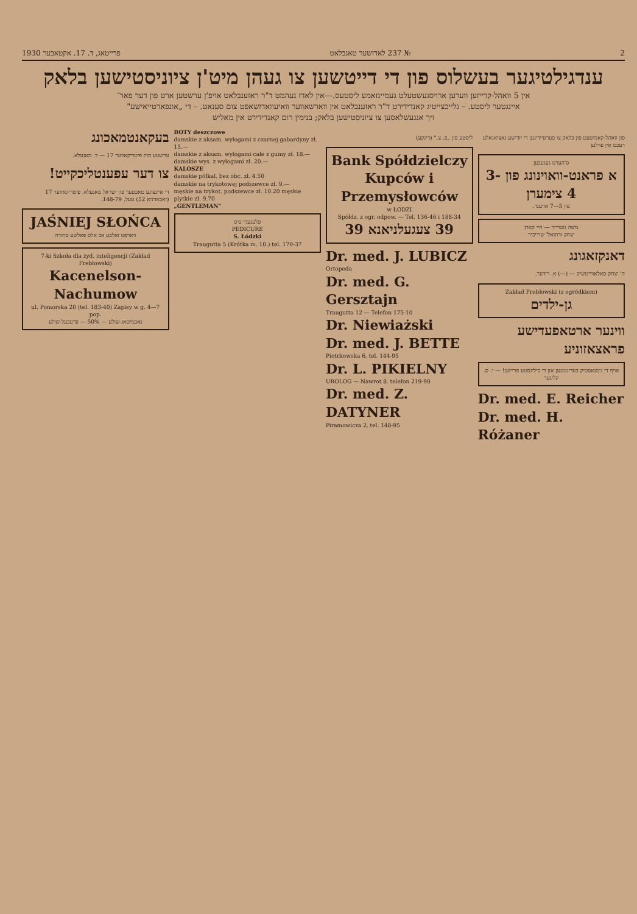2 № 237 לאדזשער טאגבלאט פרייטאג, ד. 17. אקטאבער 1930
ענדגילטיגער בעשלוס פון די דייטשען צו געהן מיט'ן ציוניסטישען בלאק
אין 5 וואהל-קרייזען ווערען ארויסגעשטעלט געמיינזאמע ליסטעס.—אין לאדז נעהמט ד"ר ראזענבלאט אויפ'ן ערשטען ארט פון דער פאר־
איינגטער ליסטע. – גלייכצייטיג קאנדידירט ד"ר ראזענבלאט אין ווארשאווער וואיעוואדזשאפט צום סענאט. – די „אונפארטייאישע"
זיך אנגעשלאסען צו ציוניסטישען בלאק; בנימין רום קאנדידירט אין מאליש
פון וואהל-קאמיטעט פון בלאק צו פערטיידיגען די יודישע נאציאנאלע רעכט אין פוילען
ס'הערט געגעבען
א פראנט-וואוינונג פון 3-4 צימערן
פון 5—7 אווענד.
משה גוטרייך — חיי קארן
יצחק ורחואל' שרייביר
דאנקזאגונג
ה' יצחק סאלאווייטשיק — (—) א. רידער.
Zakład Frebłowski (z ogródkiem)
גן-ילדים
ווינער ארטאפעדישע פראצאזוניע
אויף די גימנאסטיק בעדינגונגען און די ביליגסטע פרייזען! — י. ס. קליגער
Dr. med. E. Reicher
Dr. med. H. Różaner
ליסטע פון „פ. צ." (רינקע)
Bank Spółdzielczy
Kupców i Przemysłowców
w ŁODZI
Spółdz. z ogr. odpow. — Tel. 136-46 i 188-34
39 צעגעלניאנא 39
Dr. med. J. LUBICZ
Ortopeda
Dr. med. G. Gersztajn
Traugutta 12 — Telefon 175-10
Dr. Niewiażski
Dr. med. J. BETTE
Piotrkowska 6, tel. 144-95
Dr. L. PIKIELNY
UROLOG — Nawrot 8. telefon 219-90
Dr. med. Z. DATYNER
Piramowicza 2, tel. 148-95
BOTY deszczowe
damskie z aksam. wyłogami z czarnej gabardyny zł. 15.—
damskie z aksam. wyłogami całe z gumy zł. 18.—
damskie wys. z wyłogami zł. 20.—
KALOSZE
damskie półkal. bez obc. zł. 4.50
damskie na trykotowej podszewce zł. 9.—
męskie na trykot. podszewce zł. 10.20 męskie plytkie zł. 9.70
„GENTLEMAN"
פלעגעדי פיס
PEDICURE
S. Łódzki
Traugutta 5 (Krótka m. 10.) tel. 170-37
בעקאנטמאכונג
ערשטע הויז פיטריקאווער 17 — ד. מאנעלא.
צו דער עפענטליכקייט!
די איינציגע טאכטער פון ישראל מאנעלא. פיטריקאווער 17 (זאכאדניא 52) טעל. 148-79.
JAŚNIEJ SŁOŃCA
ווארפט זאלבע אב אלס פאלשע סחורה
7-ki Szkoła dla żyd. inteligencji (Zakład Frebłowski)
Kacenelson-Nachumow
ul. Pomorska 20 (tel. 183-40) Zapisy w g. 4—7 pop.
נאכמיטאג-שולע — 50% — פרעבעל-שולע